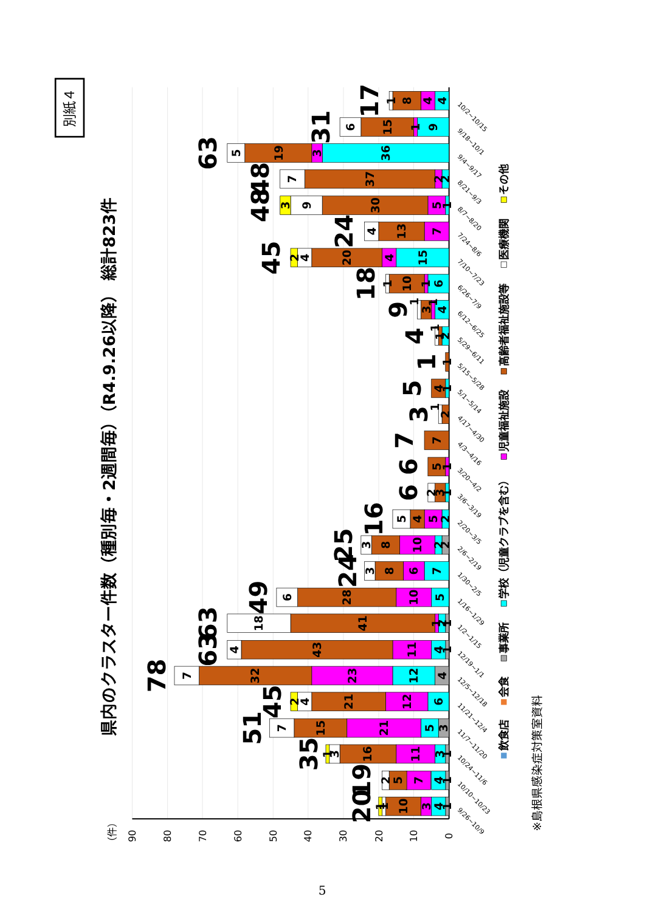別紙４
県内のクラスター件数（種別毎・2週間毎）（R4.9.26以降） 総計823件
（件）
90
80
70
60
50
40
30
20
10
0
1
4
3
10
1
1
20
9/26~10/9
1
4
7
5
2
19
10/10~10/23
1
3
11
16
3
1
35
10/24~11/6
3
5
21
15
7
51
11/7~11/20
6
12
21
4
2
45
11/21~12/4
4
12
23
32
7
78
12/5~12/18
1
4
11
43
4
63
12/19~1/1
1
2
1
41
18
63
1/2~1/15
5
10
28
6
49
1/16~1/29
7
6
8
3
24
1/30~2/5
2
2
10
8
3
25
2/6~2/19
2
5
4
5
16
2/20~3/5
1
3
2
6
3/6~3/19
1
5
6
3/20~4/2
7
7
4/3~4/16
2
1
3
4/17~4/30
1
4
5
5/1~5/14
1
1
5/15~5/28
2
1
1
4
5/29~6/11
4
1
3
1
9
6/12~6/25
6
1
10
1
18
6/26~7/9
15
4
20
4
2
45
7/10~7/23
7
13
4
24
7/24~8/6
1
5
30
9
3
48
8/7~8/20
2
2
37
7
48
8/21~9/3
36
3
19
5
63
9/4~9/17
9
1
15
6
31
9/18~10/1
4
4
8
1
17
10/2~10/15
飲食店
会食
事業所
学校（児童クラブを含む）
児童福祉施設
高齢者福祉施設等
医療機関
その他
※島根県感染症対策室資料
5